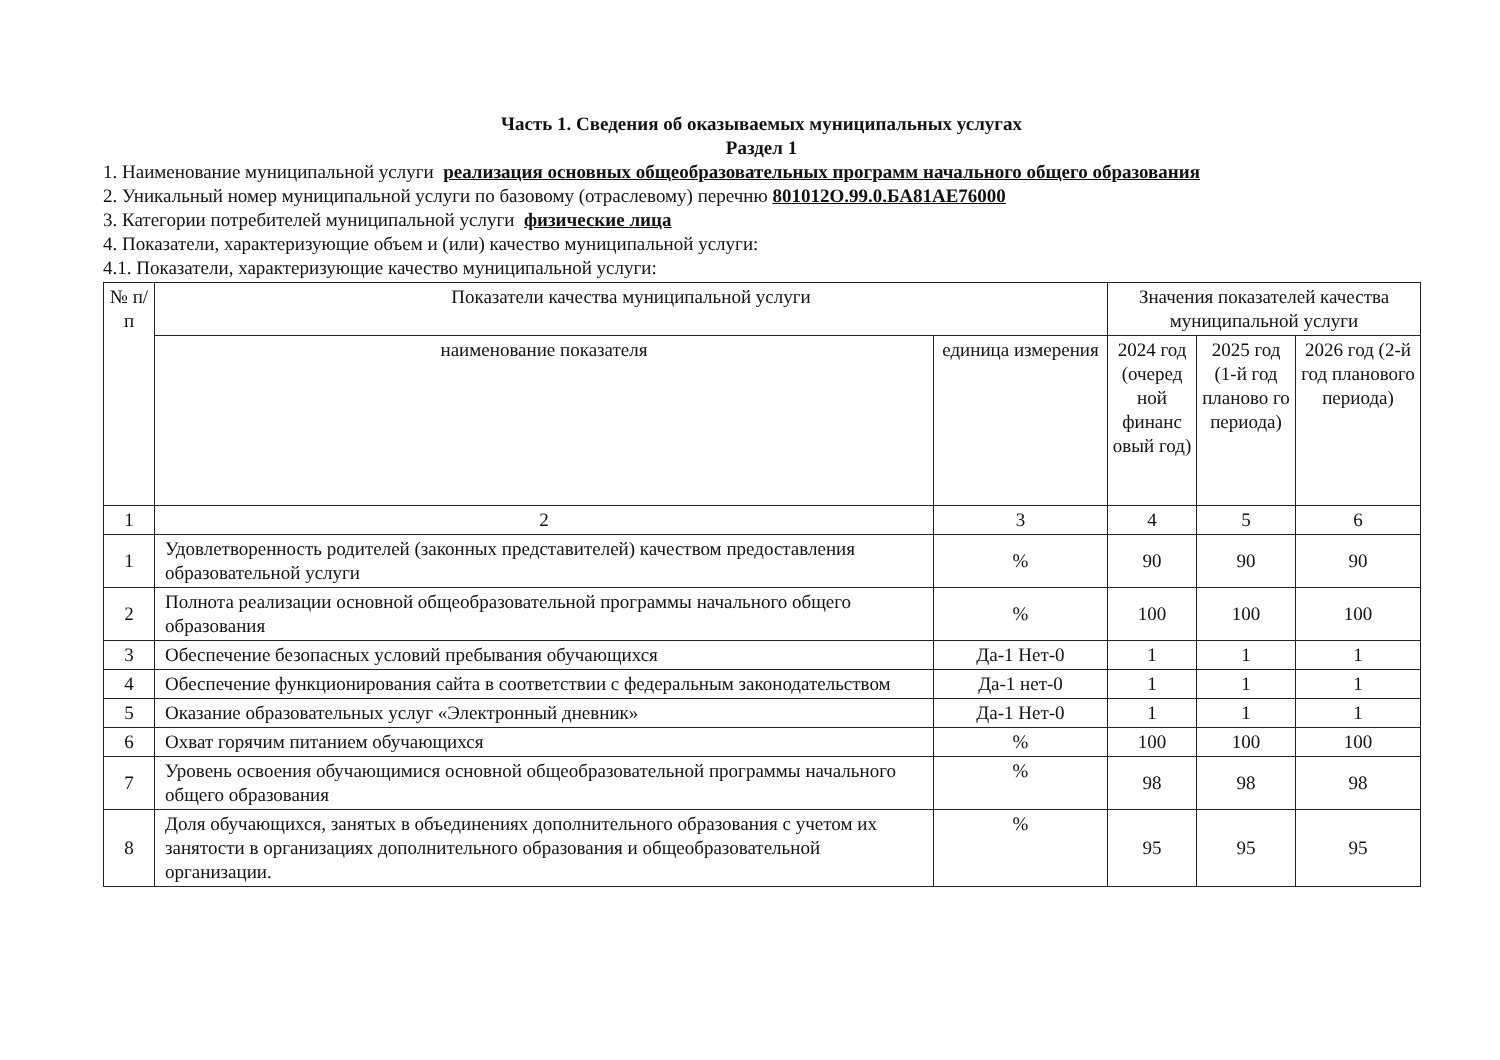Часть 1. Сведения об оказываемых муниципальных услугах
Раздел 1
1. Наименование муниципальной услуги реализация основных общеобразовательных программ начального общего образования
2. Уникальный номер муниципальной услуги по базовому (отраслевому) перечню 801012О.99.0.БА81АЕ76000
3. Категории потребителей муниципальной услуги физические лица
4. Показатели, характеризующие объем и (или) качество муниципальной услуги:
4.1. Показатели, характеризующие качество муниципальной услуги:
| № п/п | Показатели качества муниципальной услуги | | Значения показателей качества муниципальной услуги | | |
| --- | --- | --- | --- | --- | --- |
| | наименование показателя | единица измерения | 2024 год (очеред ной финанс овый год) | 2025 год (1-й год планово го периода) | 2026 год (2-й год планового периода) |
| 1 | 2 | 3 | 4 | 5 | 6 |
| 1 | Удовлетворенность родителей (законных представителей) качеством предоставления образовательной услуги | % | 90 | 90 | 90 |
| 2 | Полнота реализации основной общеобразовательной программы начального общего образования | % | 100 | 100 | 100 |
| 3 | Обеспечение безопасных условий пребывания обучающихся | Да-1 Нет-0 | 1 | 1 | 1 |
| 4 | Обеспечение функционирования сайта в соответствии с федеральным законодательством | Да-1 нет-0 | 1 | 1 | 1 |
| 5 | Оказание образовательных услуг «Электронный дневник» | Да-1 Нет-0 | 1 | 1 | 1 |
| 6 | Охват горячим питанием обучающихся | % | 100 | 100 | 100 |
| 7 | Уровень освоения обучающимися основной общеобразовательной программы начального общего образования | % | 98 | 98 | 98 |
| 8 | Доля обучающихся, занятых в объединениях дополнительного образования с учетом их занятости в организациях дополнительного образования и общеобразовательной организации. | % | 95 | 95 | 95 |